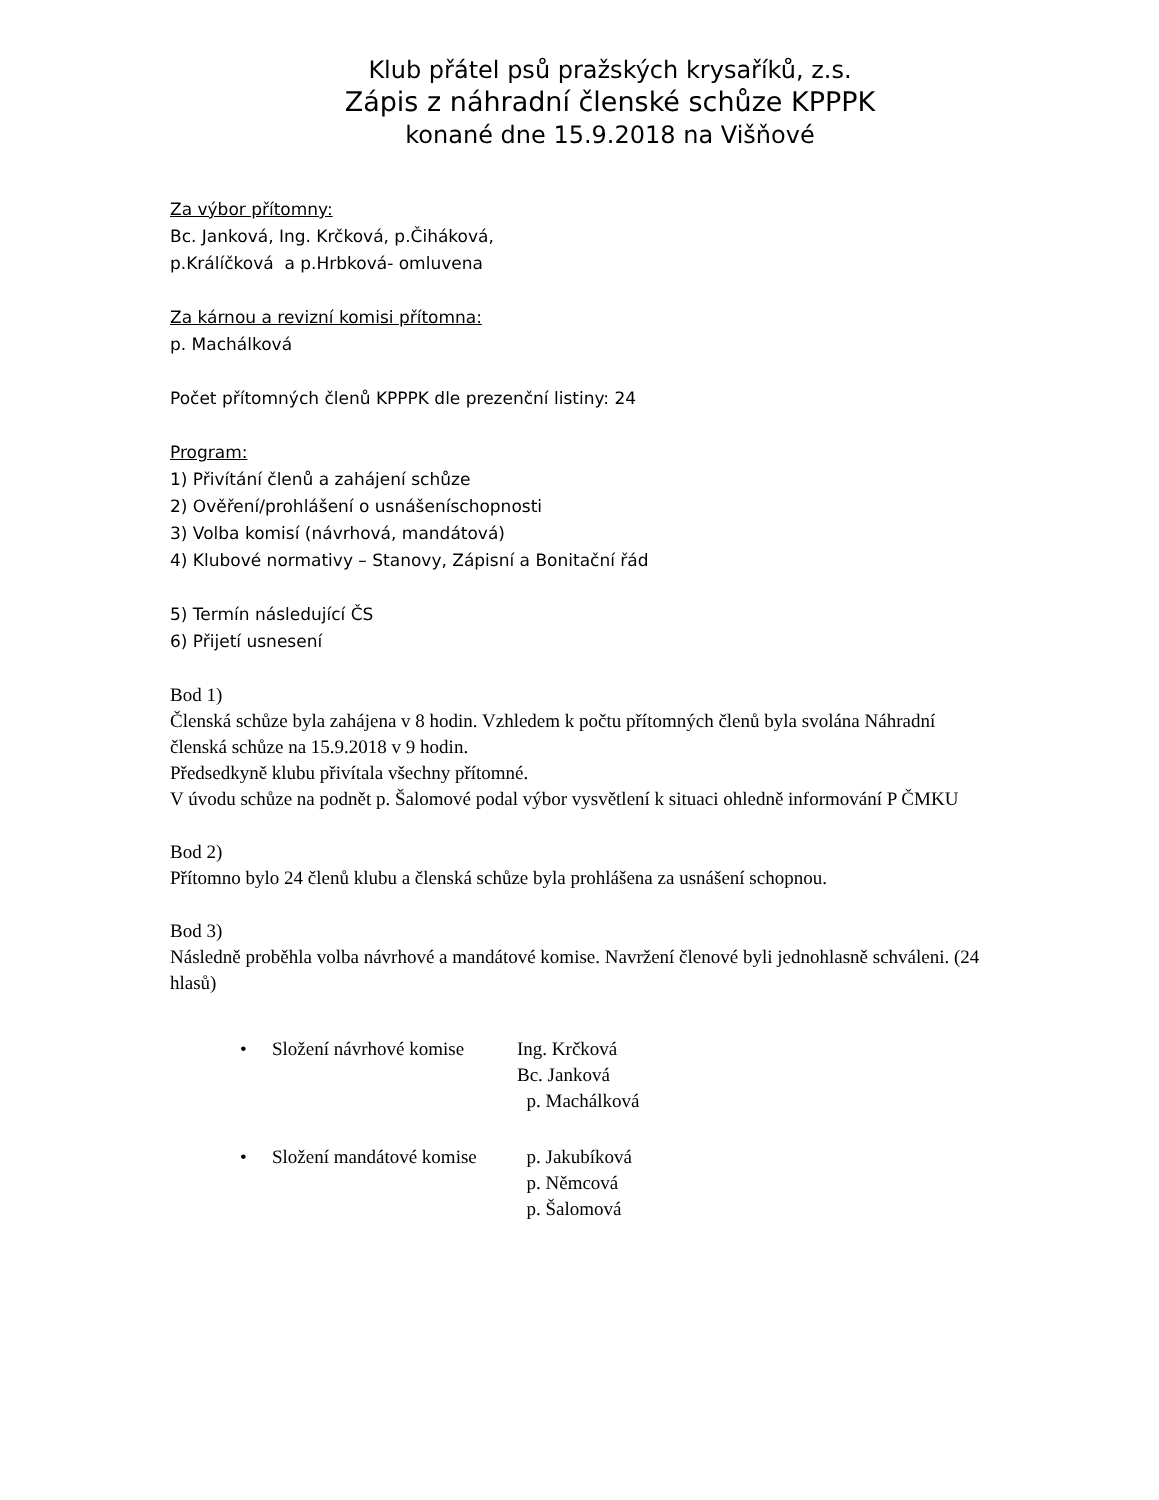Klub přátel psů pražských krysaříků, z.s.
Zápis z náhradní členské schůze KPPPK
konané dne 15.9.2018 na Višňové
Za výbor přítomny:
Bc. Janková, Ing. Krčková, p.Čiháková,
p.Králíčková a p.Hrbková- omluvena
Za kárnou a revizní komisi přítomna:
p. Machálková
Počet přítomných členů KPPPK dle prezenční listiny: 24
Program:
1) Přivítání členů a zahájení schůze
2) Ověření/prohlášení o usnášeníschopnosti
3) Volba komisí (návrhová, mandátová)
4) Klubové normativy – Stanovy, Zápisní a Bonitační řád
5) Termín následující ČS
6) Přijetí usnesení
Bod 1)
Členská schůze byla zahájena v 8 hodin. Vzhledem k počtu přítomných členů byla svolána Náhradní členská schůze na 15.9.2018 v 9 hodin.
Předsedkyně klubu přivítala všechny přítomné.
V úvodu schůze na podnět p. Šalomové podal výbor vysvětlení k situaci ohledně informování P ČMKU
Bod 2)
Přítomno bylo 24 členů klubu a členská schůze byla prohlášena za usnášení schopnou.
Bod 3)
Následně proběhla volba návrhové a mandátové komise. Navržení členové byli jednohlasně schváleni. (24 hlasů)
• Složení návrhové komise Ing. Krčková
Bc. Janková
p. Machálková
• Složení mandátové komise p. Jakubíková
p. Němcová
p. Šalomová